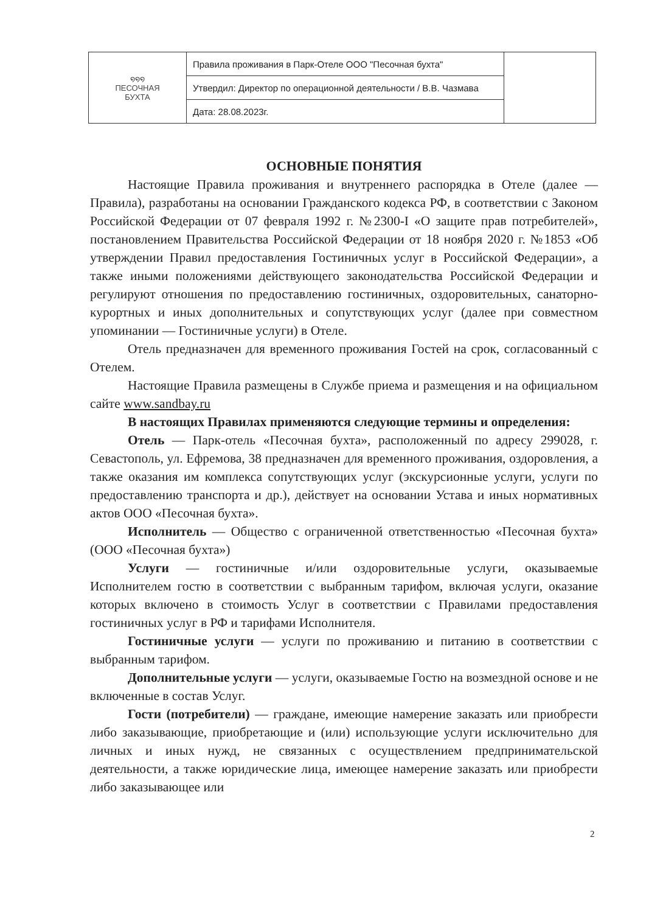| ໑໑໑ ПЕСОЧНАЯ БУХТА | Правила проживания в Парк-Отеле ООО "Песочная бухта" | |
| | Утвердил: Директор по операционной деятельности / В.В. Чазмава | |
| | Дата: 28.08.2023г. | |
ОСНОВНЫЕ ПОНЯТИЯ
Настоящие Правила проживания и внутреннего распорядка в Отеле (далее — Правила), разработаны на основании Гражданского кодекса РФ, в соответствии с Законом Российской Федерации от 07 февраля 1992 г. №2300-I «О защите прав потребителей», постановлением Правительства Российской Федерации от 18 ноября 2020 г. №1853 «Об утверждении Правил предоставления Гостиничных услуг в Российской Федерации», а также иными положениями действующего законодательства Российской Федерации и регулируют отношения по предоставлению гостиничных, оздоровительных, санаторно-курортных и иных дополнительных и сопутствующих услуг (далее при совместном упоминании — Гостиничные услуги) в Отеле.
Отель предназначен для временного проживания Гостей на срок, согласованный с Отелем.
Настоящие Правила размещены в Службе приема и размещения и на официальном сайте www.sandbay.ru
В настоящих Правилах применяются следующие термины и определения:
Отель — Парк-отель «Песочная бухта», расположенный по адресу 299028, г. Севастополь, ул. Ефремова, 38 предназначен для временного проживания, оздоровления, а также оказания им комплекса сопутствующих услуг (экскурсионные услуги, услуги по предоставлению транспорта и др.), действует на основании Устава и иных нормативных актов ООО «Песочная бухта».
Исполнитель — Общество с ограниченной ответственностью «Песочная бухта» (ООО «Песочная бухта»)
Услуги — гостиничные и/или оздоровительные услуги, оказываемые Исполнителем гостю в соответствии с выбранным тарифом, включая услуги, оказание которых включено в стоимость Услуг в соответствии с Правилами предоставления гостиничных услуг в РФ и тарифами Исполнителя.
Гостиничные услуги — услуги по проживанию и питанию в соответствии с выбранным тарифом.
Дополнительные услуги — услуги, оказываемые Гостю на возмездной основе и не включенные в состав Услуг.
Гости (потребители) — граждане, имеющие намерение заказать или приобрести либо заказывающие, приобретающие и (или) использующие услуги исключительно для личных и иных нужд, не связанных с осуществлением предпринимательской деятельности, а также юридические лица, имеющее намерение заказать или приобрести либо заказывающее или
2